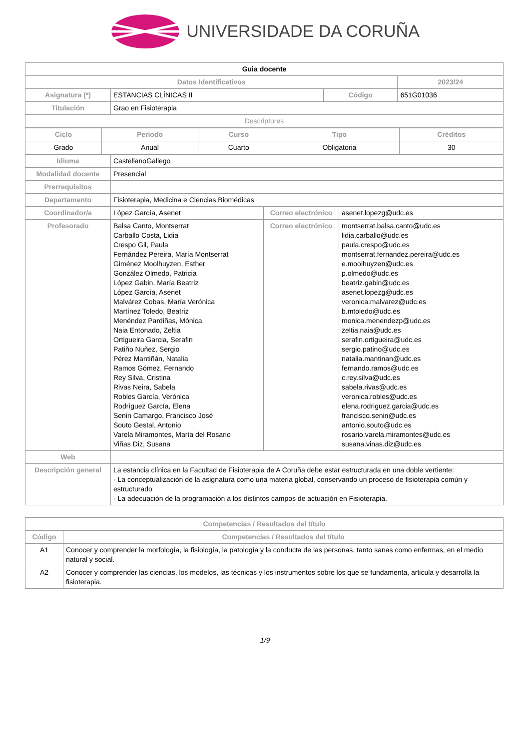UNIVERSIDADE DA CORUÑA
| Guia docente | | | |
| Datos Identificativos | | | 2023/24 |
| Asignatura (*) | ESTANCIAS CLÍNICAS II | Código | 651G01036 |
| Titulación | Grao en Fisioterapia | | |
| Descriptores | | | |
| Ciclo | Periodo | Curso | Tipo | Créditos |
| Grado | Anual | Cuarto | Obligatoria | 30 |
| Idioma | CastellanoGallego | | |
| Modalidad docente | Presencial | | |
| Prerrequisitos | | | |
| Departamento | Fisioterapia, Medicina e Ciencias Biomédicas | | |
| Coordinador/a | López García, Asenet | Correo electrónico | asenet.lopezg@udc.es |
| Profesorado | Balsa Canto, Montserrat Carballo Costa, Lidia Crespo Gil, Paula Fernández Pereira, María Montserrat Giménez Moolhuyzen, Esther González Olmedo, Patricia López Gabin, María Beatriz López García, Asenet Malvárez Cobas, María Verónica Martínez Toledo, Beatriz Menéndez Pardiñas, Mónica Naia Entonado, Zeltia Ortigueira Garcia, Serafin Patiño Nuñez, Sergio Pérez Mantiñán, Natalia Ramos Gómez, Fernando Rey Silva, Cristina Rivas Neira, Sabela Robles García, Verónica Rodríguez García, Elena Senin Camargo, Francisco José Souto Gestal, Antonio Varela Miramontes, María del Rosario Viñas Diz, Susana | Correo electrónico | montserrat.balsa.canto@udc.es lidia.carballo@udc.es paula.crespo@udc.es montserrat.fernandez.pereira@udc.es e.moolhuyzen@udc.es p.olmedo@udc.es beatriz.gabin@udc.es asenet.lopezg@udc.es veronica.malvarez@udc.es b.mtoledo@udc.es monica.menendezp@udc.es zeltia.naia@udc.es serafin.ortigueira@udc.es sergio.patino@udc.es natalia.mantinan@udc.es fernando.ramos@udc.es c.rey.silva@udc.es sabela.rivas@udc.es veronica.robles@udc.es elena.rodriguez.garcia@udc.es francisco.senin@udc.es antonio.souto@udc.es rosario.varela.miramontes@udc.es susana.vinas.diz@udc.es |
| Web | | | |
| Descripción general | La estancia clínica en la Facultad de Fisioterapia de A Coruña debe estar estructurada en una doble vertiente: - La conceptualización de la asignatura como una materia global, conservando un proceso de fisioterapia común y estructurado - La adecuación de la programación a los distintos campos de actuación en Fisioterapia. | | |
| Competencias / Resultados del título | |
| Código | Competencias / Resultados del título |
| A1 | Conocer y comprender la morfología, la fisiología, la patología y la conducta de las personas, tanto sanas como enfermas, en el medio natural y social. |
| A2 | Conocer y comprender las ciencias, los modelos, las técnicas y los instrumentos sobre los que se fundamenta, articula y desarrolla la fisioterapia. |
1/9